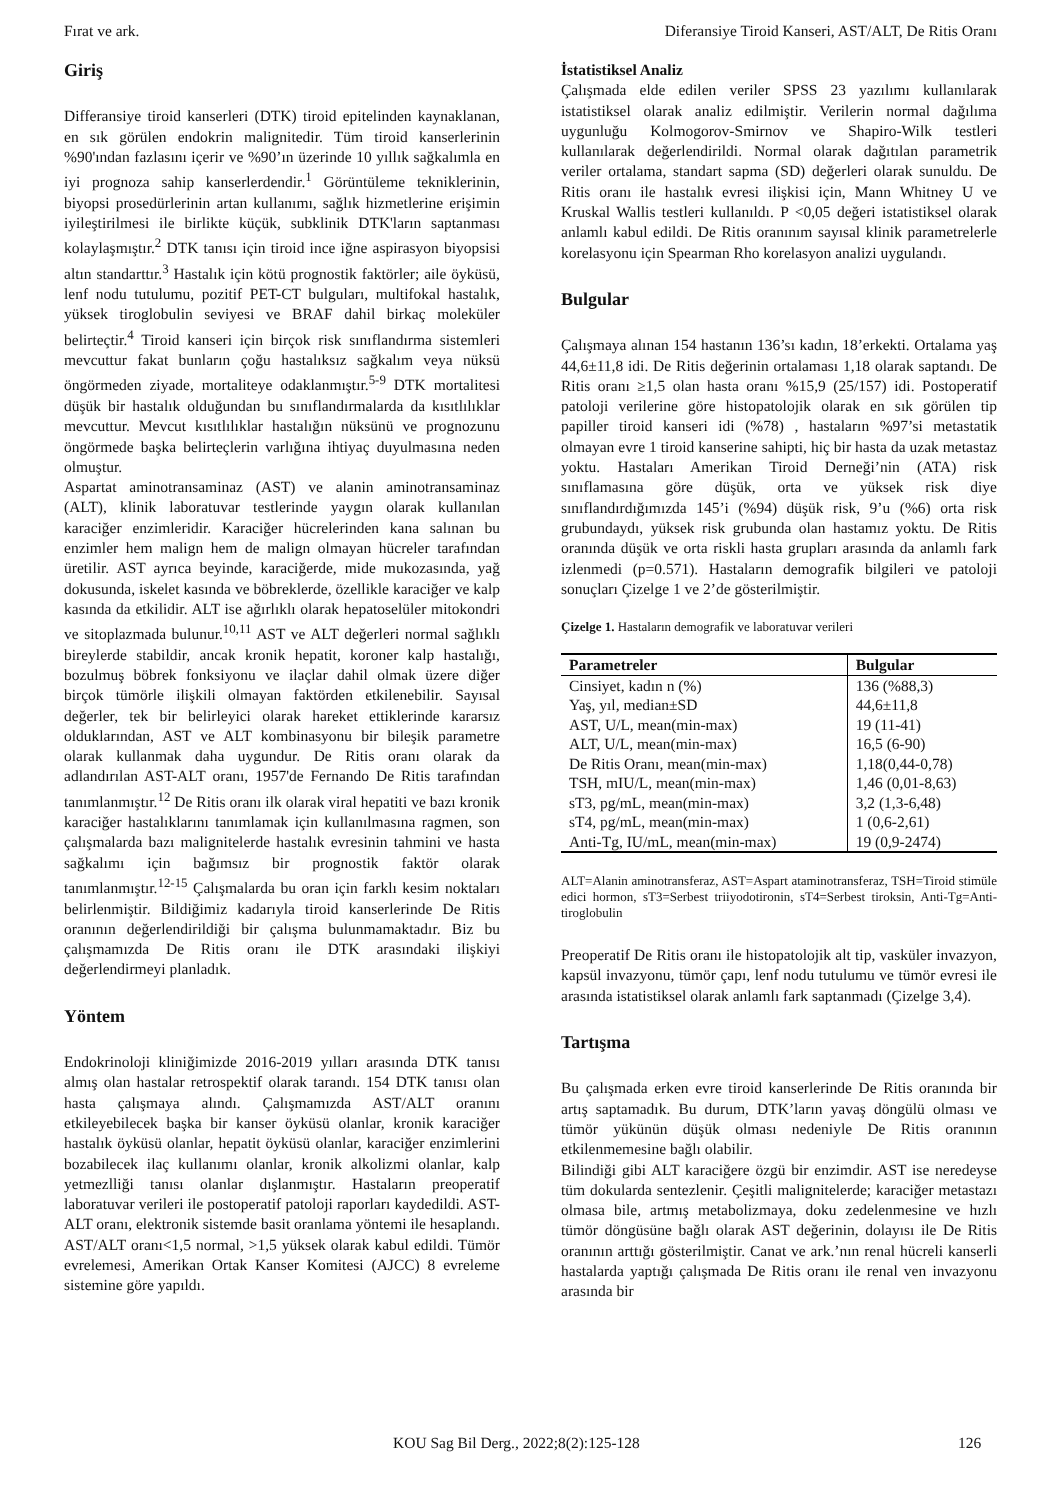Fırat ve ark. Diferansiye Tiroid Kanseri, AST/ALT, De Ritis Oranı
Giriş
Differansiye tiroid kanserleri (DTK) tiroid epitelinden kaynaklanan, en sık görülen endokrin malignitedir. Tüm tiroid kanserlerinin %90'ından fazlasını içerir ve %90’ın üzerinde 10 yıllık sağkalımla en iyi prognoza sahip kanserlerdendir.<sup>1</sup> Görüntüleme tekniklerinin, biyopsi prosedürlerinin artan kullanımı, sağlık hizmetlerine erişimin iyileştirilmesi ile birlikte küçük, subklinik DTK'ların saptanması kolaylaşmıştır.<sup>2</sup> DTK tanısı için tiroid ince iğne aspirasyon biyopsisi altın standarttır.<sup>3</sup> Hastalık için kötü prognostik faktörler; aile öyküsü, lenf nodu tutulumu, pozitif PET-CT bulguları, multifokal hastalık, yüksek tiroglobulin seviyesi ve BRAF dahil birkaç moleküler belirteçtir.<sup>4</sup> Tiroid kanseri için birçok risk sınıflandırma sistemleri mevcuttur fakat bunların çoğu hastalıksız sağkalım veya nüksü öngörmeden ziyade, mortaliteye odaklanmıştır.<sup>5-9</sup> DTK mortalitesi düşük bir hastalık olduğundan bu sınıflandırmalarda da kısıtlılıklar mevcuttur. Mevcut kısıtlılıklar hastalığın nüksünü ve prognozunu öngörmede başka belirteçlerin varlığına ihtiyaç duyulmasına neden olmuştur.
Aspartat aminotransaminaz (AST) ve alanin aminotransaminaz (ALT), klinik laboratuvar testlerinde yaygın olarak kullanılan karaciğer enzimleridir. Karaciğer hücrelerinden kana salınan bu enzimler hem malign hem de malign olmayan hücreler tarafından üretilir. AST ayrıca beyinde, karaciğerde, mide mukozasında, yağ dokusunda, iskelet kasında ve böbreklerde, özellikle karaciğer ve kalp kasında da etkilidir. ALT ise ağırlıklı olarak hepatoselüler mitokondri ve sitoplazmada bulunur.<sup>10,11</sup> AST ve ALT değerleri normal sağlıklı bireylerde stabildir, ancak kronik hepatit, koroner kalp hastalığı, bozulmuş böbrek fonksiyonu ve ilaçlar dahil olmak üzere diğer birçok tümörle ilişkili olmayan faktörden etkilenebilir. Sayısal değerler, tek bir belirleyici olarak hareket ettiklerinde kararsız olduklarından, AST ve ALT kombinasyonu bir bileşik parametre olarak kullanmak daha uygundur. De Ritis oranı olarak da adlandırılan AST-ALT oranı, 1957'de Fernando De Ritis tarafından tanımlanmıştır.<sup>12</sup> De Ritis oranı ilk olarak viral hepatiti ve bazı kronik karaciğer hastalıklarını tanımlamak için kullanılmasına ragmen, son çalışmalarda bazı malignitelerde hastalık evresinin tahmini ve hasta sağkalımı için bağımsız bir prognostik faktör olarak tanımlanmıştır.<sup>12-15</sup> Çalışmalarda bu oran için farklı kesim noktaları belirlenmiştir. Bildiğimiz kadarıyla tiroid kanserlerinde De Ritis oranının değerlendirildiği bir çalışma bulunmamaktadır. Biz bu çalışmamızda De Ritis oranı ile DTK arasındaki ilişkiyi değerlendirmeyi planladık.
Yöntem
Endokrinoloji kliniğimizde 2016-2019 yılları arasında DTK tanısı almış olan hastalar retrospektif olarak tarandı. 154 DTK tanısı olan hasta çalışmaya alındı. Çalışmamızda AST/ALT oranını etkileyebilecek başka bir kanser öyküsü olanlar, kronik karaciğer hastalık öyküsü olanlar, hepatit öyküsü olanlar, karaciğer enzimlerini bozabilecek ilaç kullanımı olanlar, kronik alkolizmi olanlar, kalp yetmezlliği tanısı olanlar dışlanmıştır. Hastaların preoperatif laboratuvar verileri ile postoperatif patoloji raporları kaydedildi. AST-ALT oranı, elektronik sistemde basit oranlama yöntemi ile hesaplandı. AST/ALT oranı<1,5 normal, >1,5 yüksek olarak kabul edildi. Tümör evrelemesi, Amerikan Ortak Kanser Komitesi (AJCC) 8 evreleme sistemine göre yapıldı.
İstatistiksel Analiz
Çalışmada elde edilen veriler SPSS 23 yazılımı kullanılarak istatistiksel olarak analiz edilmiştir. Verilerin normal dağılıma uygunluğu Kolmogorov-Smirnov ve Shapiro-Wilk testleri kullanılarak değerlendirildi. Normal olarak dağıtılan parametrik veriler ortalama, standart sapma (SD) değerleri olarak sunuldu. De Ritis oranı ile hastalık evresi ilişkisi için, Mann Whitney U ve Kruskal Wallis testleri kullanıldı. P <0,05 değeri istatistiksel olarak anlamlı kabul edildi. De Ritis oranınım sayısal klinik parametrelerle korelasyonu için Spearman Rho korelasyon analizi uygulandı.
Bulgular
Çalışmaya alınan 154 hastanın 136’sı kadın, 18’erkekti. Ortalama yaş 44,6±11,8 idi. De Ritis değerinin ortalaması 1,18 olarak saptandı. De Ritis oranı ≥1,5 olan hasta oranı %15,9 (25/157) idi. Postoperatif patoloji verilerine göre histopatolojik olarak en sık görülen tip papiller tiroid kanseri idi (%78) , hastaların %97’si metastatik olmayan evre 1 tiroid kanserine sahipti, hiç bir hasta da uzak metastaz yoktu. Hastaları Amerikan Tiroid Derneği’nin (ATA) risk sınıflamasına göre düşük, orta ve yüksek risk diye sınıflandırdığımızda 145’i (%94) düşük risk, 9’u (%6) orta risk grubundaydı, yüksek risk grubunda olan hastamız yoktu. De Ritis oranında düşük ve orta riskli hasta grupları arasında da anlamlı fark izlenmedi (p=0.571). Hastaların demografik bilgileri ve patoloji sonuçları Çizelge 1 ve 2’de gösterilmiştir.
Çizelge 1. Hastaların demografik ve laboratuvar verileri
| Parametreler | Bulgular |
| --- | --- |
| Cinsiyet, kadın n (%) | 136 (%88,3) |
| Yaş, yıl, median±SD | 44,6±11,8 |
| AST, U/L, mean(min-max) | 19 (11-41) |
| ALT, U/L, mean(min-max) | 16,5 (6-90) |
| De Ritis Oranı, mean(min-max) | 1,18(0,44-0,78) |
| TSH, mIU/L, mean(min-max) | 1,46 (0,01-8,63) |
| sT3, pg/mL, mean(min-max) | 3,2 (1,3-6,48) |
| sT4, pg/mL, mean(min-max) | 1 (0,6-2,61) |
| Anti-Tg, IU/mL, mean(min-max) | 19 (0,9-2474) |
ALT=Alanin aminotransferaz, AST=Aspart ataminotransferaz, TSH=Tiroid stimüle edici hormon, sT3=Serbest triiyodotironin, sT4=Serbest tiroksin, Anti-Tg=Anti-tiroglobulin
Preoperatif De Ritis oranı ile histopatolojik alt tip, vasküler invazyon, kapsül invazyonu, tümör çapı, lenf nodu tutulumu ve tümör evresi ile arasında istatistiksel olarak anlamlı fark saptanmadı (Çizelge 3,4).
Tartışma
Bu çalışmada erken evre tiroid kanserlerinde De Ritis oranında bir artış saptamadık. Bu durum, DTK’ların yavaş döngülü olması ve tümör yükünün düşük olması nedeniyle De Ritis oranının etkilenmemesine bağlı olabilir.
Bilindiği gibi ALT karaciğere özgü bir enzimdir. AST ise neredeyse tüm dokularda sentezlenir. Çeşitli malignitelerde; karaciğer metastazı olmasa bile, artmış metabolizmaya, doku zedelenmesine ve hızlı tümör döngüsüne bağlı olarak AST değerinin, dolayısı ile De Ritis oranının arttığı gösterilmiştir. Canat ve ark.’nın renal hücreli kanserli hastalarda yaptığı çalışmada De Ritis oranı ile renal ven invazyonu arasında bir
KOU Sag Bil Derg., 2022;8(2):125-128 126